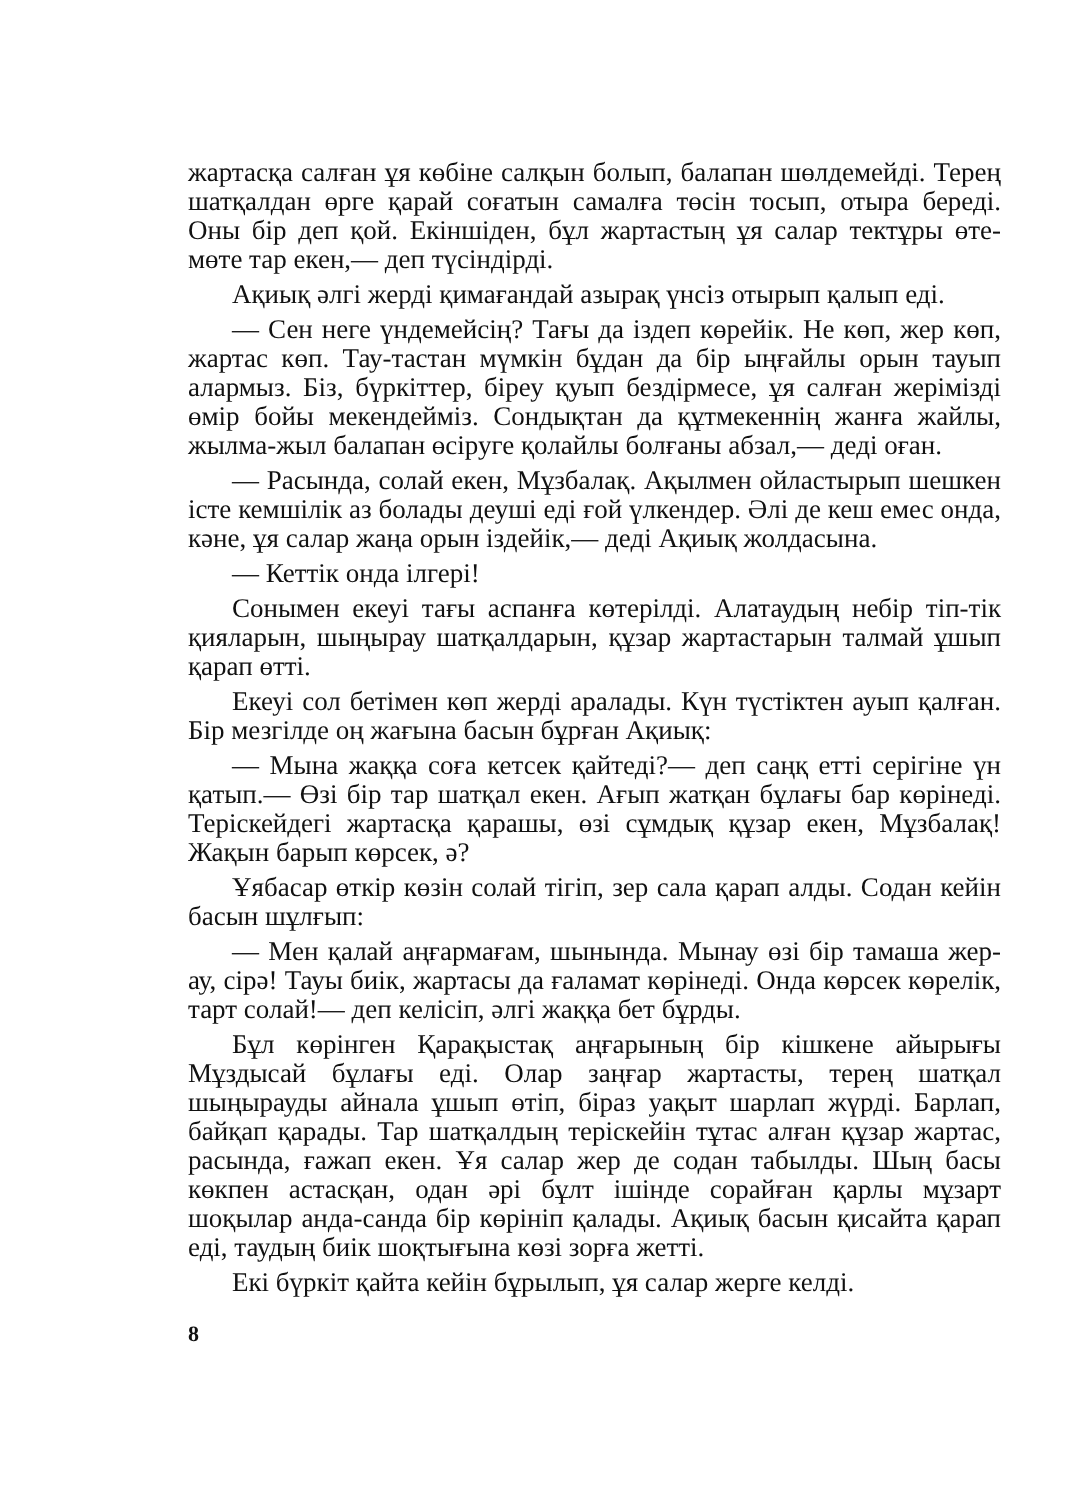жартасқа салған ұя көбіне салқын болып, балапан шөлдемейді. Терең шатқалдан өрге қарай соғатын самалға төсін тосып, отыра береді. Оны бір деп қой. Екіншіден, бұл жартастың ұя салар тектұры өте-мөте тар екен,— деп түсіндірді.
Ақиық әлгі жерді қимағандай азырақ үнсіз отырып қалып еді.
— Сен неге үндемейсің? Тағы да іздеп көрейік. Не көп, жер көп, жартас көп. Тау-тастан мүмкін бұдан да бір ыңғайлы орын тауып алармыз. Біз, бүркіттер, біреу қуып бездірмесе, ұя салған жерімізді өмір бойы мекендейміз. Сондықтан да құтмекеннің жанға жайлы, жылма-жыл балапан өсіруге қолайлы болғаны абзал,— деді оған.
— Расында, солай екен, Мұзбалақ. Ақылмен ойластырып шешкен істе кемшілік аз болады деуші еді ғой үлкендер. Әлі де кеш емес онда, кәне, ұя салар жаңа орын іздейік,— деді Ақиық жолдасына.
— Кеттік онда ілгері!
Сонымен екеуі тағы аспанға көтерілді. Алатаудың небір тіп-тік қияларын, шыңырау шатқалдарын, құзар жартастарын талмай ұшып қарап өтті.
Екеуі сол бетімен көп жерді аралады. Күн түстіктен ауып қалған. Бір мезгілде оң жағына басын бұрған Ақиық:
— Мына жаққа соға кетсек қайтеді?— деп саңқ етті серігіне үн қатып.— Өзі бір тар шатқал екен. Ағып жатқан бұлағы бар көрінеді. Теріскейдегі жартасқа қарашы, өзі сұмдық құзар екен, Мұзбалақ! Жақын барып көрсек, ә?
Ұябасар өткір көзін солай тігіп, зер сала қарап алды. Содан кейін басын шұлғып:
— Мен қалай аңғармағам, шынында. Мынау өзі бір тамаша жер-ау, сірә! Тауы биік, жартасы да ғаламат көрінеді. Онда көрсек көрелік, тарт солай!— деп келісіп, әлгі жаққа бет бұрды.
Бұл көрінген Қарақыстақ аңғарының бір кішкене айырығы Мұздысай бұлағы еді. Олар заңғар жартасты, терең шатқал шыңырауды айнала ұшып өтіп, біраз уақыт шарлап жүрді. Барлап, байқап қарады. Тар шатқалдың теріскейін тұтас алған құзар жартас, расында, ғажап екен. Ұя салар жер де содан табылды. Шың басы көкпен астасқан, одан әрі бұлт ішінде сорайған қарлы мұзарт шоқылар анда-санда бір көрініп қалады. Ақиық басын қисайта қарап еді, таудың биік шоқтығына көзі зорға жетті.
Екі бүркіт қайта кейін бұрылып, ұя салар жерге келді.
8